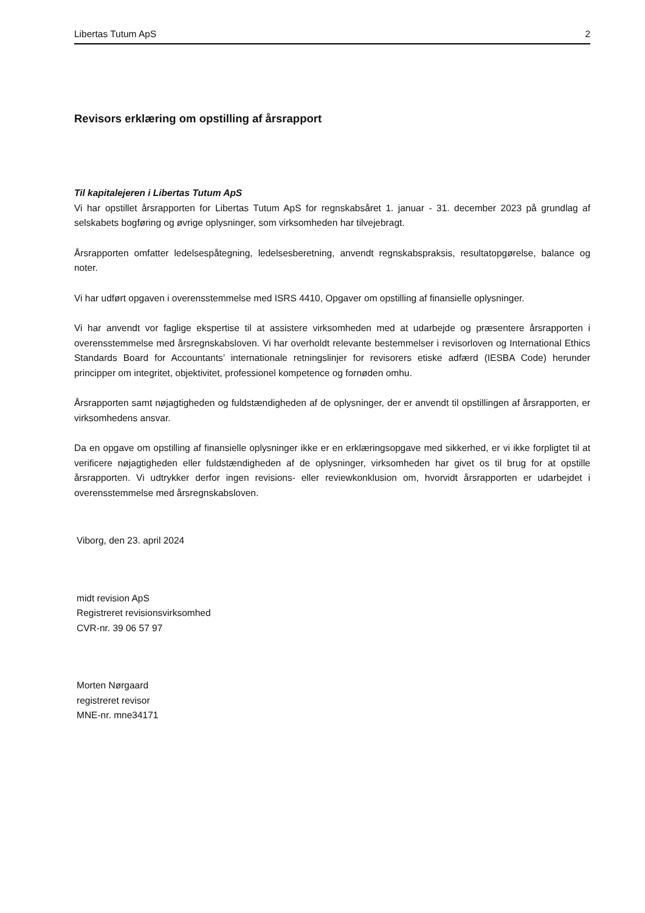Libertas Tutum ApS 2
Revisors erklæring om opstilling af årsrapport
Til kapitalejeren i Libertas Tutum ApS
Vi har opstillet årsrapporten for Libertas Tutum ApS for regnskabsåret 1. januar - 31. december 2023 på grundlag af selskabets bogføring og øvrige oplysninger, som virksomheden har tilvejebragt.
Årsrapporten omfatter ledelsespåtegning, ledelsesberetning, anvendt regnskabspraksis, resultatopgørelse, balance og noter.
Vi har udført opgaven i overensstemmelse med ISRS 4410, Opgaver om opstilling af finansielle oplysninger.
Vi har anvendt vor faglige ekspertise til at assistere virksomheden med at udarbejde og præsentere årsrapporten i overensstemmelse med årsregnskabsloven. Vi har overholdt relevante bestemmelser i revisorloven og International Ethics Standards Board for Accountants’ internationale retningslinjer for revisorers etiske adfærd (IESBA Code) herunder principper om integritet, objektivitet, professionel kompetence og fornøden omhu.
Årsrapporten samt nøjagtigheden og fuldstændigheden af de oplysninger, der er anvendt til opstillingen af årsrapporten, er virksomhedens ansvar.
Da en opgave om opstilling af finansielle oplysninger ikke er en erklæringsopgave med sikkerhed, er vi ikke forpligtet til at verificere nøjagtigheden eller fuldstændigheden af de oplysninger, virksomheden har givet os til brug for at opstille årsrapporten. Vi udtrykker derfor ingen revisions- eller reviewkonklusion om, hvorvidt årsrapporten er udarbejdet i overensstemmelse med årsregnskabsloven.
Viborg, den 23. april 2024
midt revision ApS
Registreret revisionsvirksomhed
CVR-nr. 39 06 57 97
Morten Nørgaard
registreret revisor
MNE-nr. mne34171